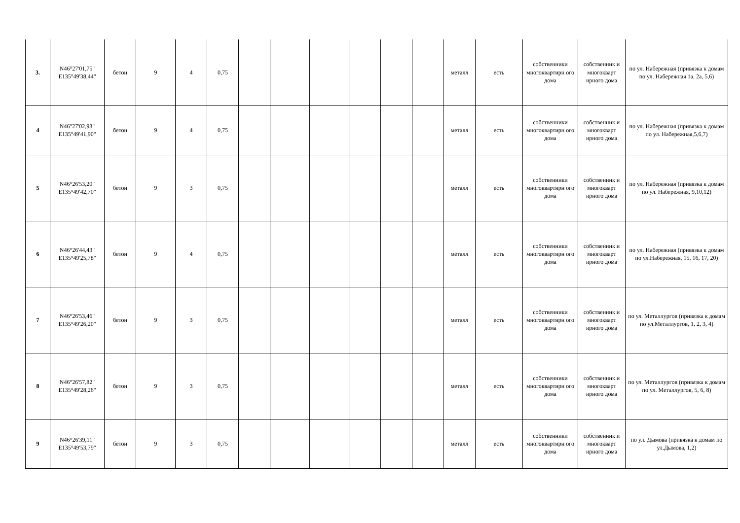| 3. | N46°27'01,75" E135°49'38,44" | бетон | 9 | 4 | 0,75 | | | | | | | металл | есть | собственники многоквартирн ого дома | собственник и многокварт ирного дома | по ул. Набережная (привязка к домам по ул. Набережная 1а, 2а, 5,6) |
| 4 | N46°27'02,93" E135°49'41,90" | бетон | 9 | 4 | 0,75 | | | | | | | металл | есть | собственники многоквартирн ого дома | собственник и многокварт ирного дома | по ул. Набережная (привязка к домам по ул. Набережная,5,6,7) |
| 5 | N46°26'53,20" E135°49'42,70" | бетон | 9 | 3 | 0,75 | | | | | | | металл | есть | собственники многоквартирн ого дома | собственник и многокварт ирного дома | по ул. Набережная (привязка к домам по ул. Набережная, 9,10,12) |
| 6 | N46°26'44,43" E135°49'25,78" | бетон | 9 | 4 | 0,75 | | | | | | | металл | есть | собственники многоквартирн ого дома | собственник и многокварт ирного дома | по ул. Набережная (привязка к домам по ул.Набережная, 15, 16, 17, 20) |
| 7 | N46°26'53,46" E135°49'26,20" | бетон | 9 | 3 | 0,75 | | | | | | | металл | есть | собственники многоквартирн ого дома | собственник и многокварт ирного дома | по ул. Металлургов (привязка к домам по ул.Металлургов, 1, 2, 3, 4) |
| 8 | N46°26'57,82" E135°49'28,26" | бетон | 9 | 3 | 0,75 | | | | | | | металл | есть | собственники многоквартирн ого дома | собственник и многокварт ирного дома | по ул. Металлургов (привязка к домам по ул. Металлургов, 5, 6, 8) |
| 9 | N46°26'39,11" E135°49'53,79" | бетон | 9 | 3 | 0,75 | | | | | | | металл | есть | собственники многоквартирн ого дома | собственник и многокварт ирного дома | по ул. Дымова (привязка к домам по ул.Дымова, 1,2) |